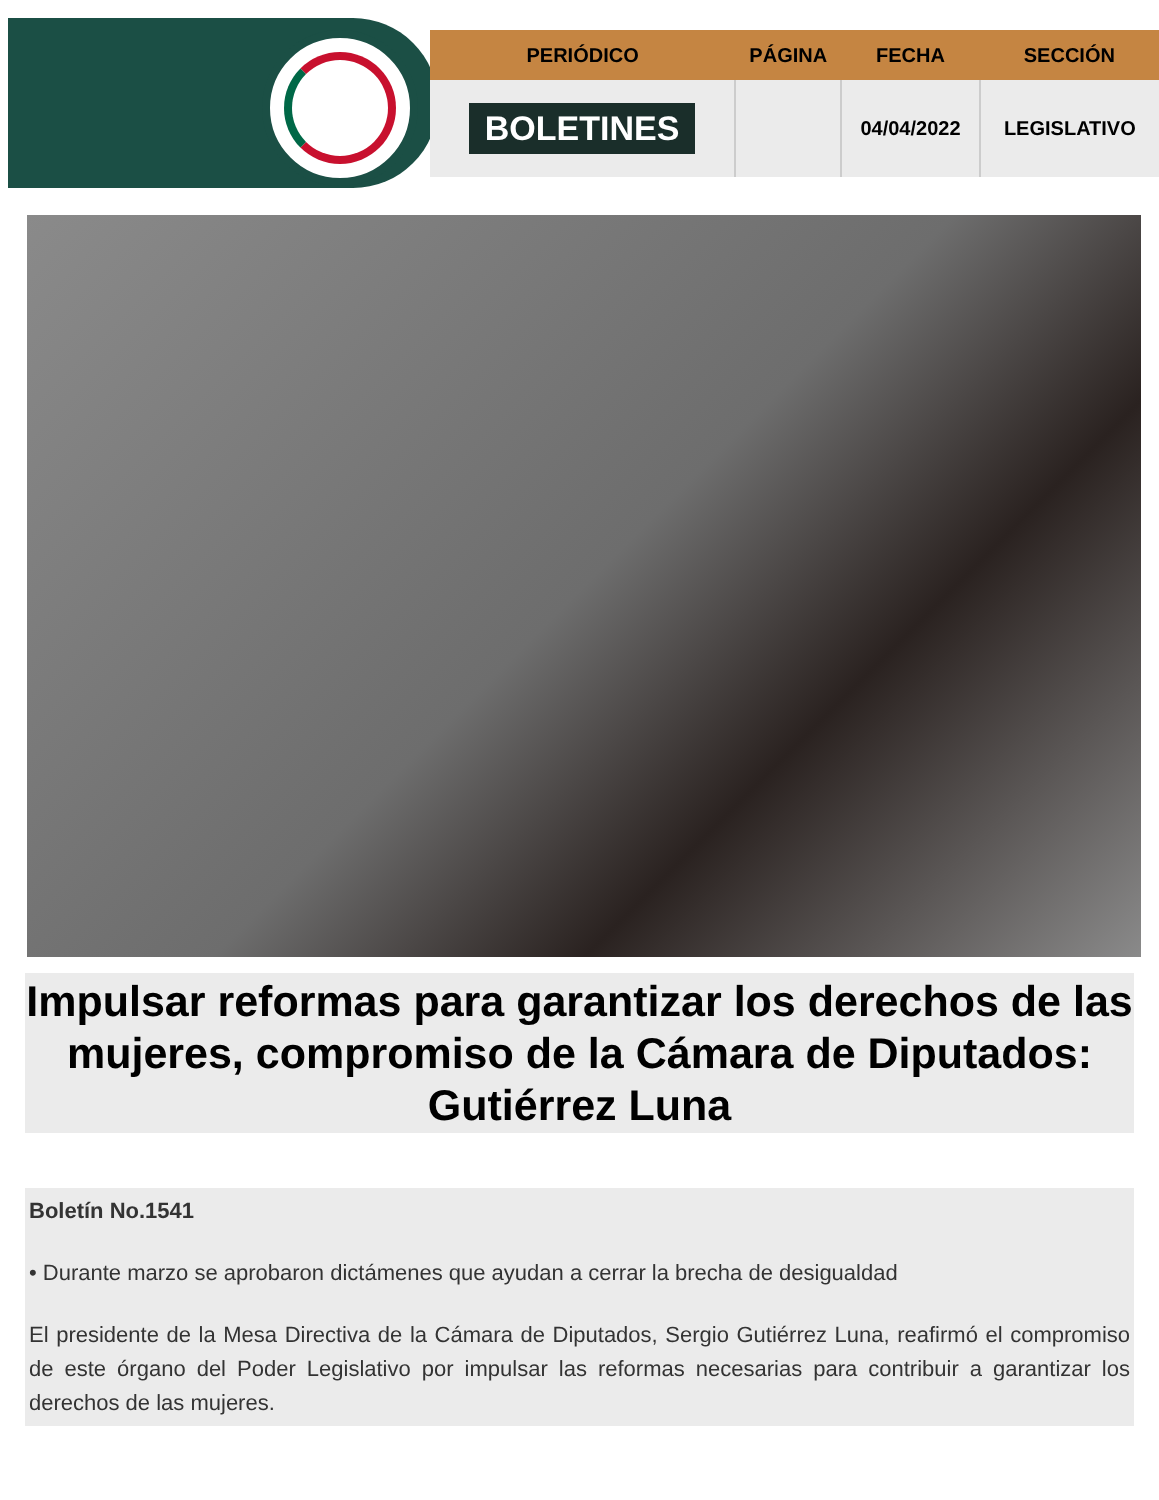| PERIÓDICO | PÁGINA | FECHA | SECCIÓN |
| --- | --- | --- | --- |
| BOLETINES | | 04/04/2022 | LEGISLATIVO |
Impulsar reformas para garantizar los derechos de las mujeres, compromiso de la Cámara de Diputados: Gutiérrez Luna
Boletín No.1541
• Durante marzo se aprobaron dictámenes que ayudan a cerrar la brecha de desigualdad
El presidente de la Mesa Directiva de la Cámara de Diputados, Sergio Gutiérrez Luna, reafirmó el compromiso de este órgano del Poder Legislativo por impulsar las reformas necesarias para contribuir a garantizar los derechos de las mujeres.